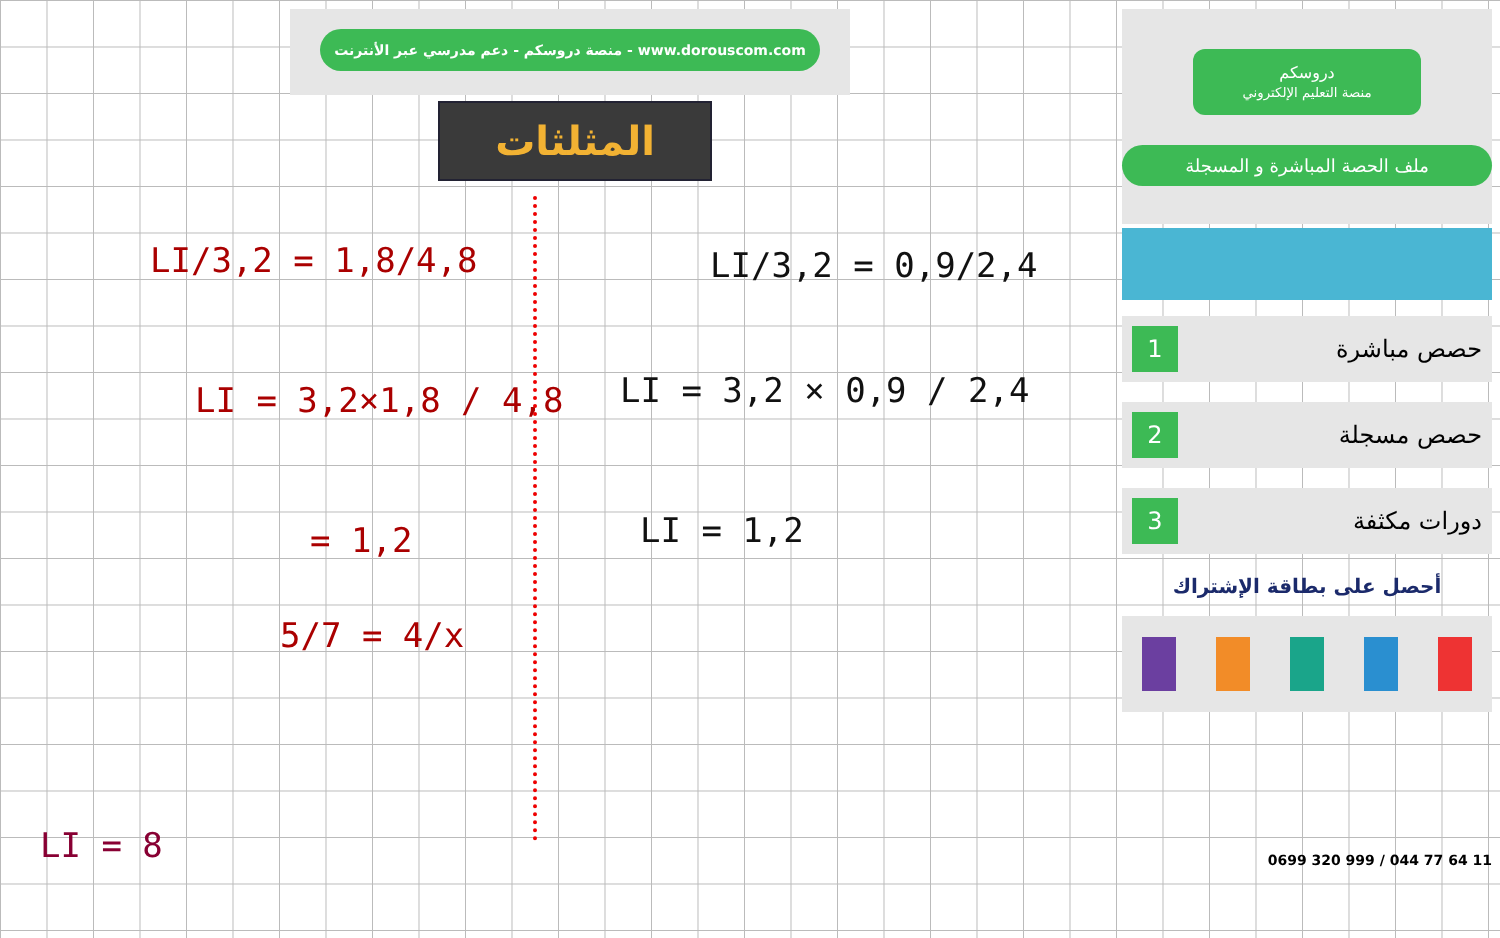منصة دروسكم - دعم مدرسي عبر الأنترنت - www.dorouscom.com
المثلثات
LI/3,2 = 1,8/4,8
LI = 3,2×1,8 / 4,8
= 1,2
5/7 = 4/x
LI = 8
LI/3,2 = 0,9/2,4
LI = 3,2 × 0,9 / 2,4
LI = 1,2
دروسكم
منصة التعليم الإلكتروني
ملف الحصة المباشرة و المسجلة
1 حصص مباشرة
2 حصص مسجلة
3 دورات مكثفة
أحصل على بطاقة الإشتراك
0699 320 999 / 044 77 64 11